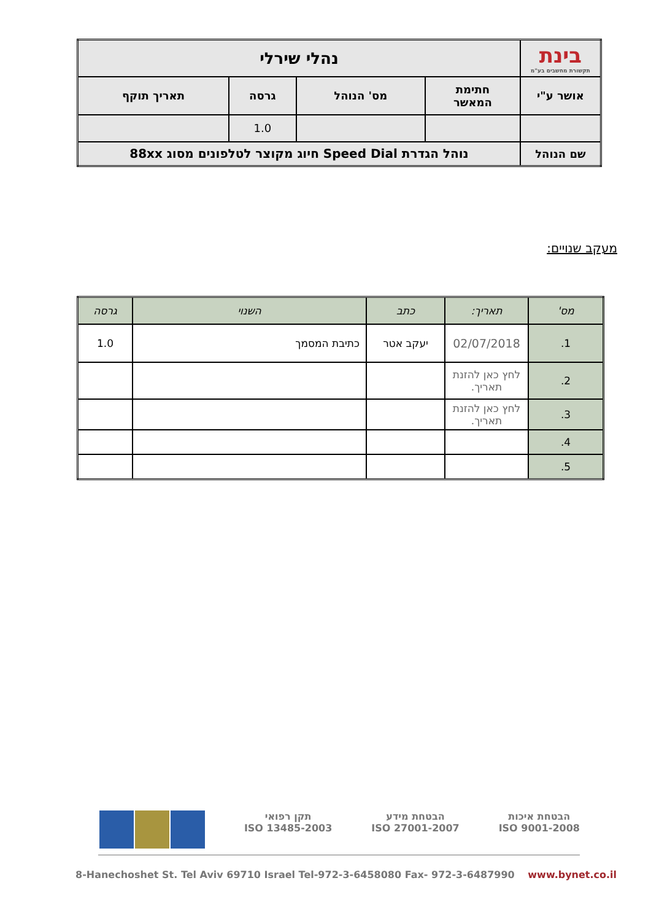| בינת תקשורת מחשבים בע"מ | נהלי שירלי | | | |
| אושר ע"י | חתימת המאשר | מס' הנוהל | גרסה | תאריך תוקף |
| | | | 1.0 | |
| שם הנוהל | נוהל הגדרת Speed Dial חיוג מקוצר לטלפונים מסוג 88xx | | | |
מעקב שנויים:
| מס' | תאריך: | כתב | השנוי | גרסה |
| --- | --- | --- | --- | --- |
| 1. | 02/07/2018 | יעקב אטר | כתיבת המסמך | 1.0 |
| 2. | לחץ כאן להזנת תאריך. | | | |
| 3. | לחץ כאן להזנת תאריך. | | | |
| 4. | | | | |
| 5. | | | | |
הבטחת איכות
ISO 9001-2008
הבטחת מידע
ISO 27001-2007
תקן רפואי
ISO 13485-2003
8-Hanechoshet St. Tel Aviv 69710 Israel Tel-972-3-6458080 Fax- 972-3-6487990 www.bynet.co.il